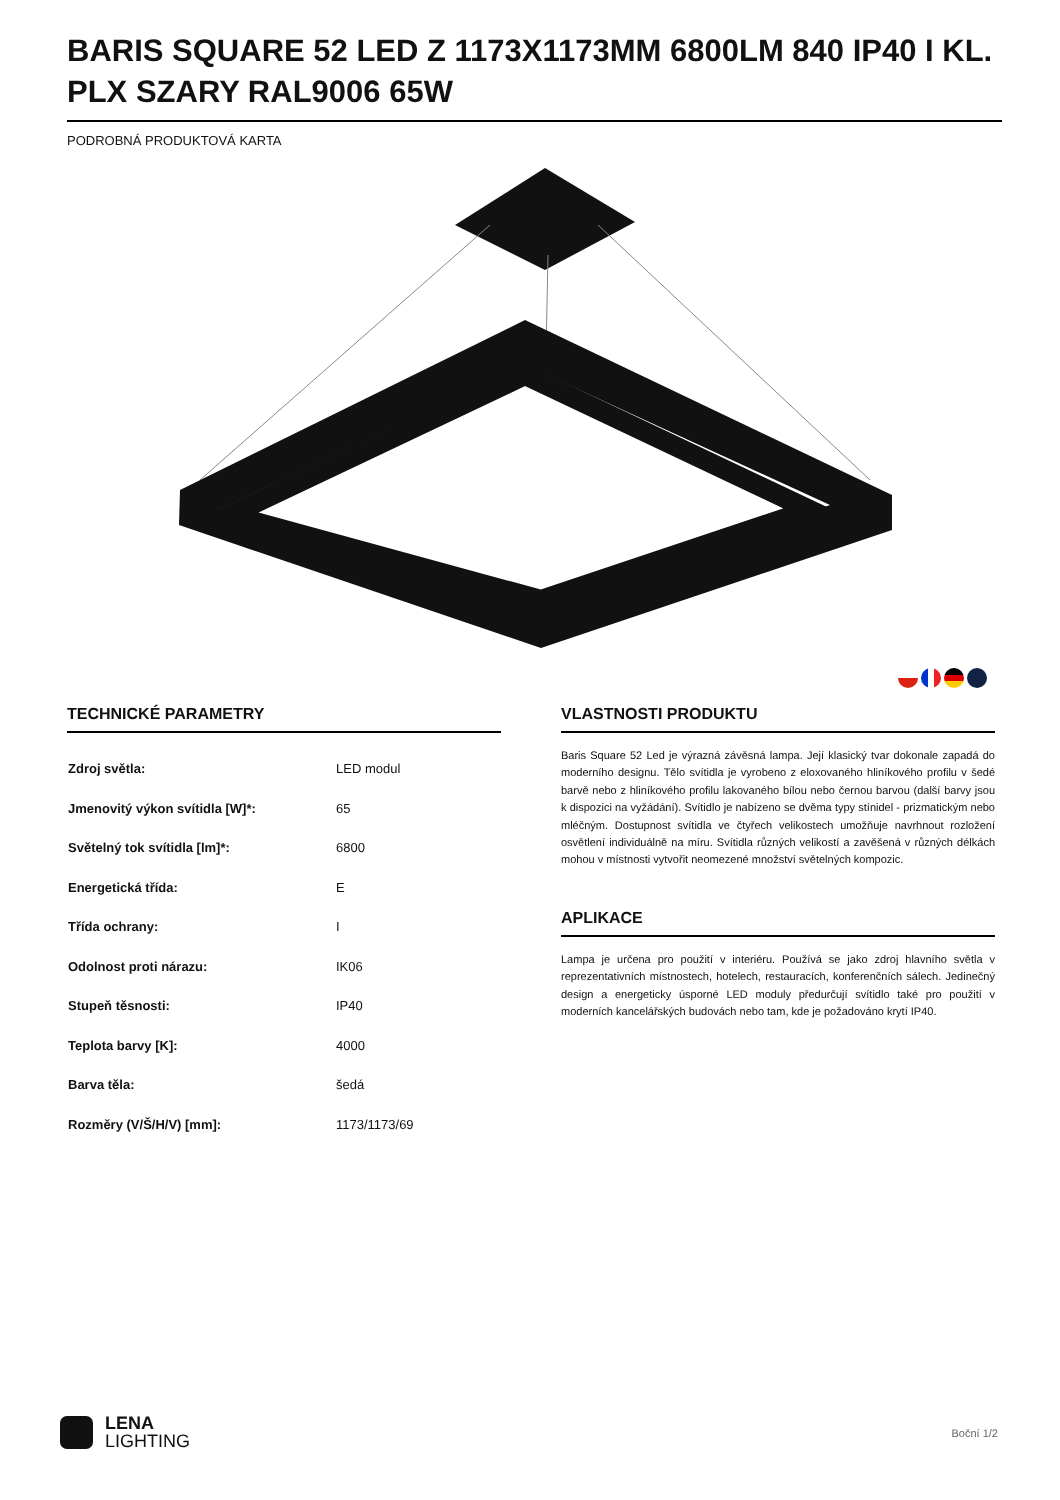BARIS SQUARE 52 LED Z 1173X1173MM 6800LM 840 IP40 I KL. PLX SZARY RAL9006 65W
PODROBNÁ PRODUKTOVÁ KARTA
TECHNICKÉ PARAMETRY
| Zdroj světla: | LED modul |
| Jmenovitý výkon svítidla [W]*: | 65 |
| Světelný tok svítidla [lm]*: | 6800 |
| Energetická třída: | E |
| Třída ochrany: | I |
| Odolnost proti nárazu: | IK06 |
| Stupeň těsnosti: | IP40 |
| Teplota barvy [K]: | 4000 |
| Barva těla: | šedá |
| Rozměry (V/Š/H/V) [mm]: | 1173/1173/69 |
VLASTNOSTI PRODUKTU
Baris Square 52 Led je výrazná závěsná lampa. Její klasický tvar dokonale zapadá do moderního designu. Tělo svítidla je vyrobeno z eloxovaného hliníkového profilu v šedé barvě nebo z hliníkového profilu lakovaného bílou nebo černou barvou (další barvy jsou k dispozici na vyžádání). Svítidlo je nabízeno se dvěma typy stínidel - prizmatickým nebo mléčným. Dostupnost svítidla ve čtyřech velikostech umožňuje navrhnout rozložení osvětlení individuálně na míru. Svítidla různých velikostí a zavěšená v různých délkách mohou v místnosti vytvořit neomezené množství světelných kompozic.
APLIKACE
Lampa je určena pro použití v interiéru. Používá se jako zdroj hlavního světla v reprezentativních místnostech, hotelech, restauracích, konferenčních sálech. Jedinečný design a energeticky úsporné LED moduly předurčují svítidlo také pro použití v moderních kancelářských budovách nebo tam, kde je požadováno krytí IP40.
LENA
LIGHTING
Boční 1/2